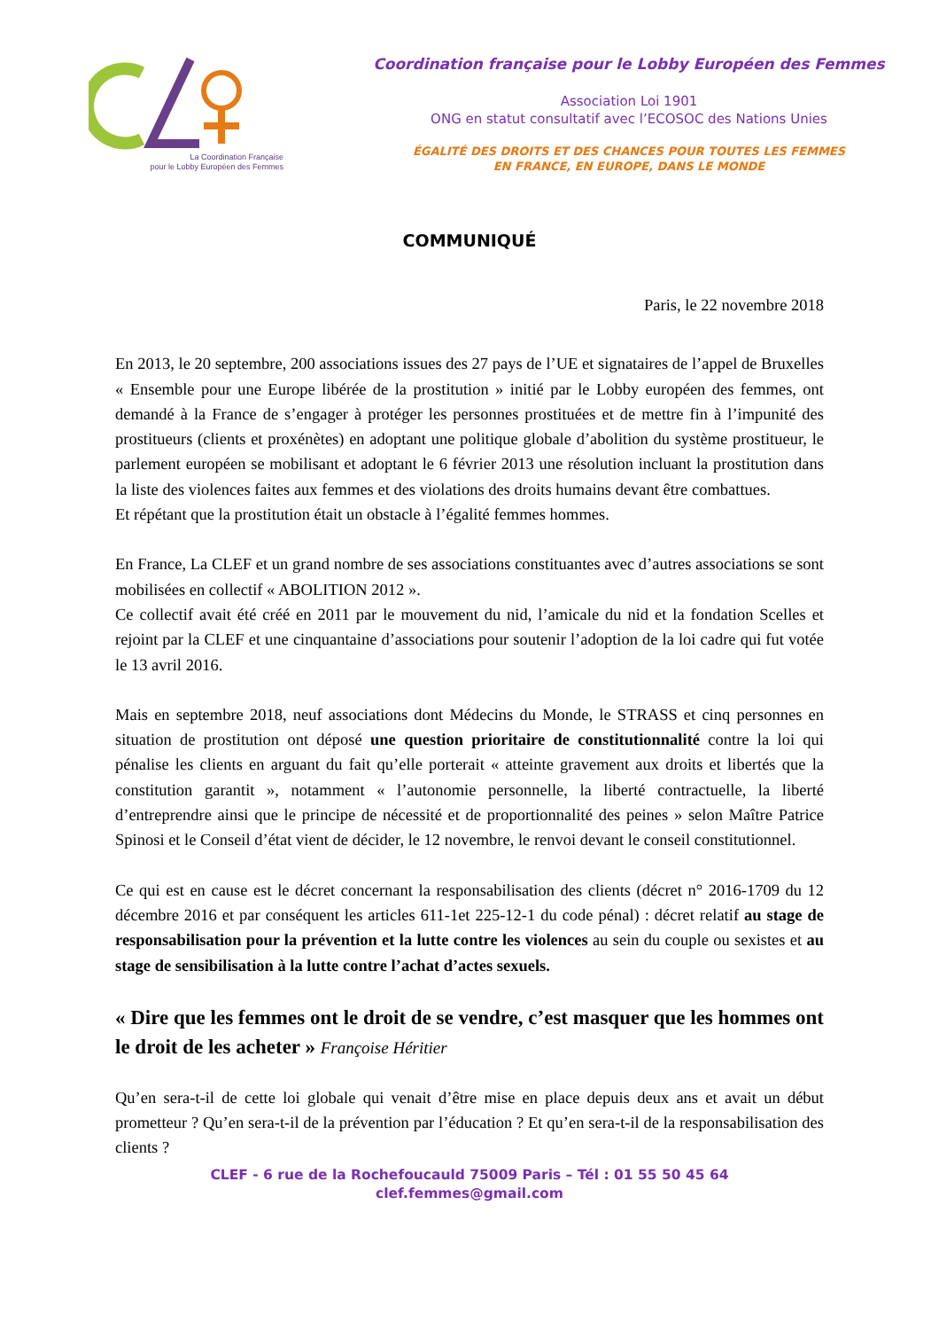La Coordination Française
pour le Lobby Européen des Femmes
Coordination française pour le Lobby Européen des Femmes
Association Loi 1901
ONG en statut consultatif avec l’ECOSOC des Nations Unies
ÉGALITÉ DES DROITS ET DES CHANCES POUR TOUTES LES FEMMES
EN FRANCE, EN EUROPE, DANS LE MONDE
COMMUNIQUÉ
Paris, le 22 novembre 2018
En 2013, le 20 septembre, 200 associations issues des 27 pays de l’UE et signataires de l’appel de Bruxelles « Ensemble pour une Europe libérée de la prostitution » initié par le Lobby européen des femmes, ont demandé à la France de s’engager à protéger les personnes prostituées et de mettre fin à l’impunité des prostitueurs (clients et proxénètes) en adoptant une politique globale d’abolition du système prostitueur, le parlement européen se mobilisant et adoptant le 6 février 2013 une résolution incluant la prostitution dans la liste des violences faites aux femmes et des violations des droits humains devant être combattues.
Et répétant que la prostitution était un obstacle à l’égalité femmes hommes.
En France, La CLEF et un grand nombre de ses associations constituantes avec d’autres associations se sont mobilisées en collectif « ABOLITION 2012 ».
Ce collectif avait été créé en 2011 par le mouvement du nid, l’amicale du nid et la fondation Scelles et rejoint par la CLEF et une cinquantaine d’associations pour soutenir l’adoption de la loi cadre qui fut votée le 13 avril 2016.
Mais en septembre 2018, neuf associations dont Médecins du Monde, le STRASS et cinq personnes en situation de prostitution ont déposé une question prioritaire de constitutionnalité contre la loi qui pénalise les clients en arguant du fait qu’elle porterait « atteinte gravement aux droits et libertés que la constitution garantit », notamment « l’autonomie personnelle, la liberté contractuelle, la liberté d’entreprendre ainsi que le principe de nécessité et de proportionnalité des peines » selon Maître Patrice Spinosi et le Conseil d’état vient de décider, le 12 novembre, le renvoi devant le conseil constitutionnel.
Ce qui est en cause est le décret concernant la responsabilisation des clients (décret n° 2016-1709 du 12 décembre 2016 et par conséquent les articles 611-1et 225-12-1 du code pénal) : décret relatif au stage de responsabilisation pour la prévention et la lutte contre les violences au sein du couple ou sexistes et au stage de sensibilisation à la lutte contre l’achat d’actes sexuels.
« Dire que les femmes ont le droit de se vendre, c’est masquer que les hommes ont le droit de les acheter » Françoise Héritier
Qu’en sera-t-il de cette loi globale qui venait d’être mise en place depuis deux ans et avait un début prometteur ? Qu’en sera-t-il de la prévention par l’éducation ? Et qu’en sera-t-il de la responsabilisation des clients ?
CLEF - 6 rue de la Rochefoucauld 75009 Paris – Tél : 01 55 50 45 64
clef.femmes@gmail.com